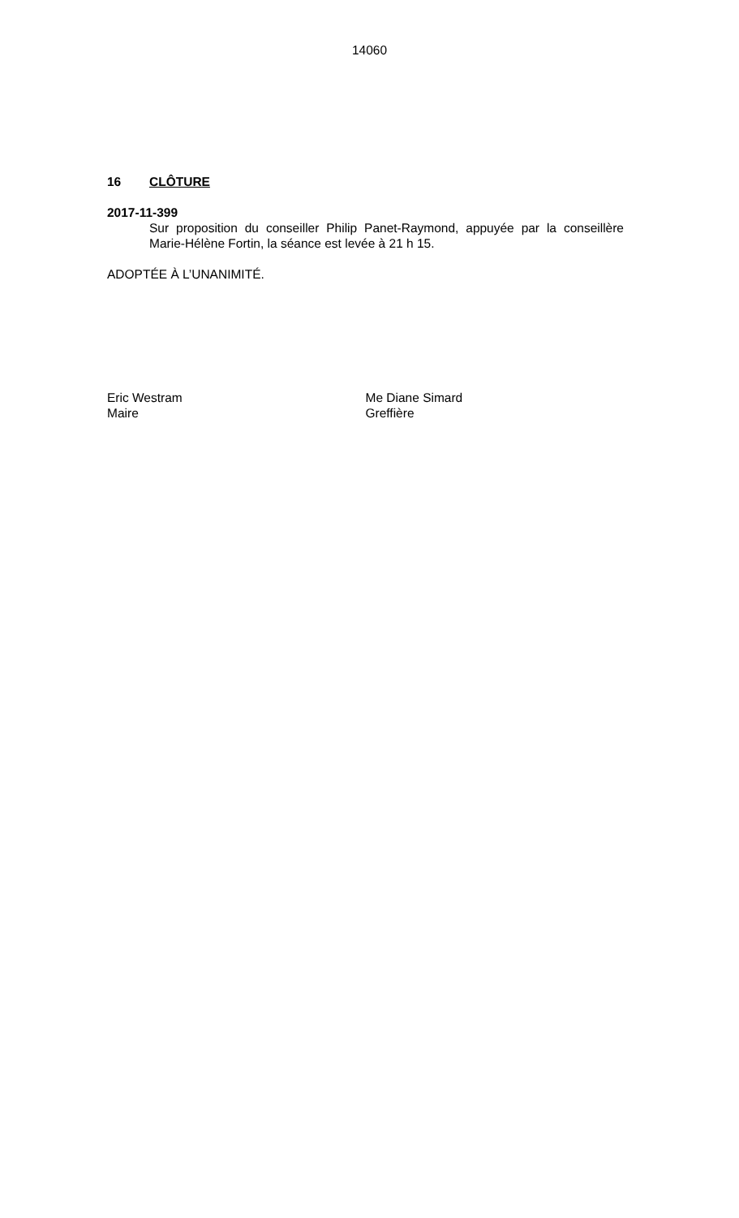14060
16 CLÔTURE
2017-11-399
Sur proposition du conseiller Philip Panet-Raymond, appuyée par la conseillère Marie-Hélène Fortin, la séance est levée à 21 h 15.
ADOPTÉE À L’UNANIMITÉ.
Eric Westram
Maire
Me Diane Simard
Greffière